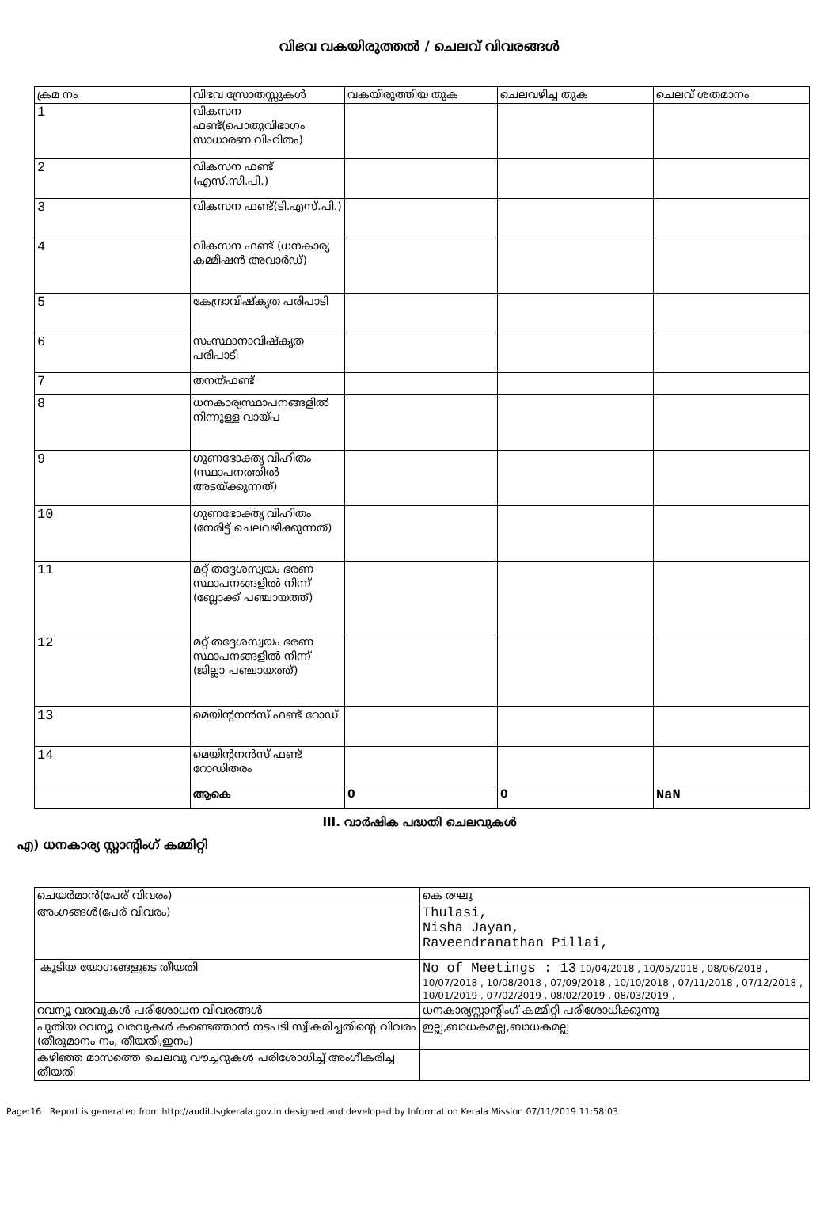വിഭവ വകയിരുത്തൽ / ചെലവ് വിവരങ്ങൾ
| ക്രമ നം | വിഭവ സ്രോതസ്സുകൾ | വകയിരുത്തിയ തുക | ചെലവഴിച്ച തുക | ചെലവ് ശതമാനം |
| --- | --- | --- | --- | --- |
| 1 | വികസന ഫണ്ട്(പൊതുവിഭാഗം സാധാരണ വിഹിതം) | | | |
| 2 | വികസന ഫണ്ട് (എസ്.സി.പി.) | | | |
| 3 | വികസന ഫണ്ട്(ടി.എസ്.പി.) | | | |
| 4 | വികസന ഫണ്ട് (ധനകാര്യ കമ്മീഷൻ അവാർഡ്) | | | |
| 5 | കേന്ദ്രാവിഷ്കൃത പരിപാടി | | | |
| 6 | സംസ്ഥാനാവിഷ്കൃത പരിപാടി | | | |
| 7 | തനത്ഫണ്ട് | | | |
| 8 | ധനകാര്യസ്ഥാപനങ്ങളിൽ നിന്നുള്ള വായ്പ | | | |
| 9 | ഗുണഭോക്തൃ വിഹിതം (സ്ഥാപനത്തിൽ അടയ്ക്കുന്നത്) | | | |
| 10 | ഗുണഭോക്തൃ വിഹിതം (നേരിട്ട് ചെലവഴിക്കുന്നത്) | | | |
| 11 | മറ്റ് തദ്ദേശസ്വയം ഭരണ സ്ഥാപനങ്ങളിൽ നിന്ന് (ബ്ലോക്ക് പഞ്ചായത്ത്) | | | |
| 12 | മറ്റ് തദ്ദേശസ്വയം ഭരണ സ്ഥാപനങ്ങളിൽ നിന്ന് (ജില്ലാ പഞ്ചായത്ത്) | | | |
| 13 | മെയിന്റനൻസ് ഫണ്ട് റോഡ് | | | |
| 14 | മെയിന്റനൻസ് ഫണ്ട് റോഡിതരം | | | |
| | ആകെ | 0 | 0 | NaN |
III. വാർഷിക പദ്ധതി ചെലവുകൾ
എ) ധനകാര്യ സ്റ്റാന്റിംഗ് കമ്മിറ്റി
| ചെയർമാൻ(പേര് വിവരം) | കെ രഘു |
| അംഗങ്ങൾ(പേര് വിവരം) | Thulasi, Nisha Jayan, Raveendranathan Pillai, |
| കൂടിയ യോഗങ്ങളുടെ തീയതി | No of Meetings : 13 10/04/2018 , 10/05/2018 , 08/06/2018 , 10/07/2018 , 10/08/2018 , 07/09/2018 , 10/10/2018 , 07/11/2018 , 07/12/2018 , 10/01/2019 , 07/02/2019 , 08/02/2019 , 08/03/2019 , |
| റവന്യൂ വരവുകൾ പരിശോധന വിവരങ്ങൾ | ധനകാര്യസ്റ്റാന്റിംഗ് കമ്മിറ്റി പരിശോധിക്കുന്നു |
| പുതിയ റവന്യൂ വരവുകൾ കണ്ടെത്താൻ നടപടി സ്വീകരിച്ചതിന്റെ വിവരം (തീരുമാനം നം, തീയതി,ഇനം) | ഇല്ല,ബാധകമല്ല,ബാധകമല്ല |
| കഴിഞ്ഞ മാസത്തെ ചെലവു വൗച്ചറുകൾ പരിശോധിച്ച് അംഗീകരിച്ച തീയതി | |
Page:16 Report is generated from http://audit.lsgkerala.gov.in designed and developed by Information Kerala Mission 07/11/2019 11:58:03